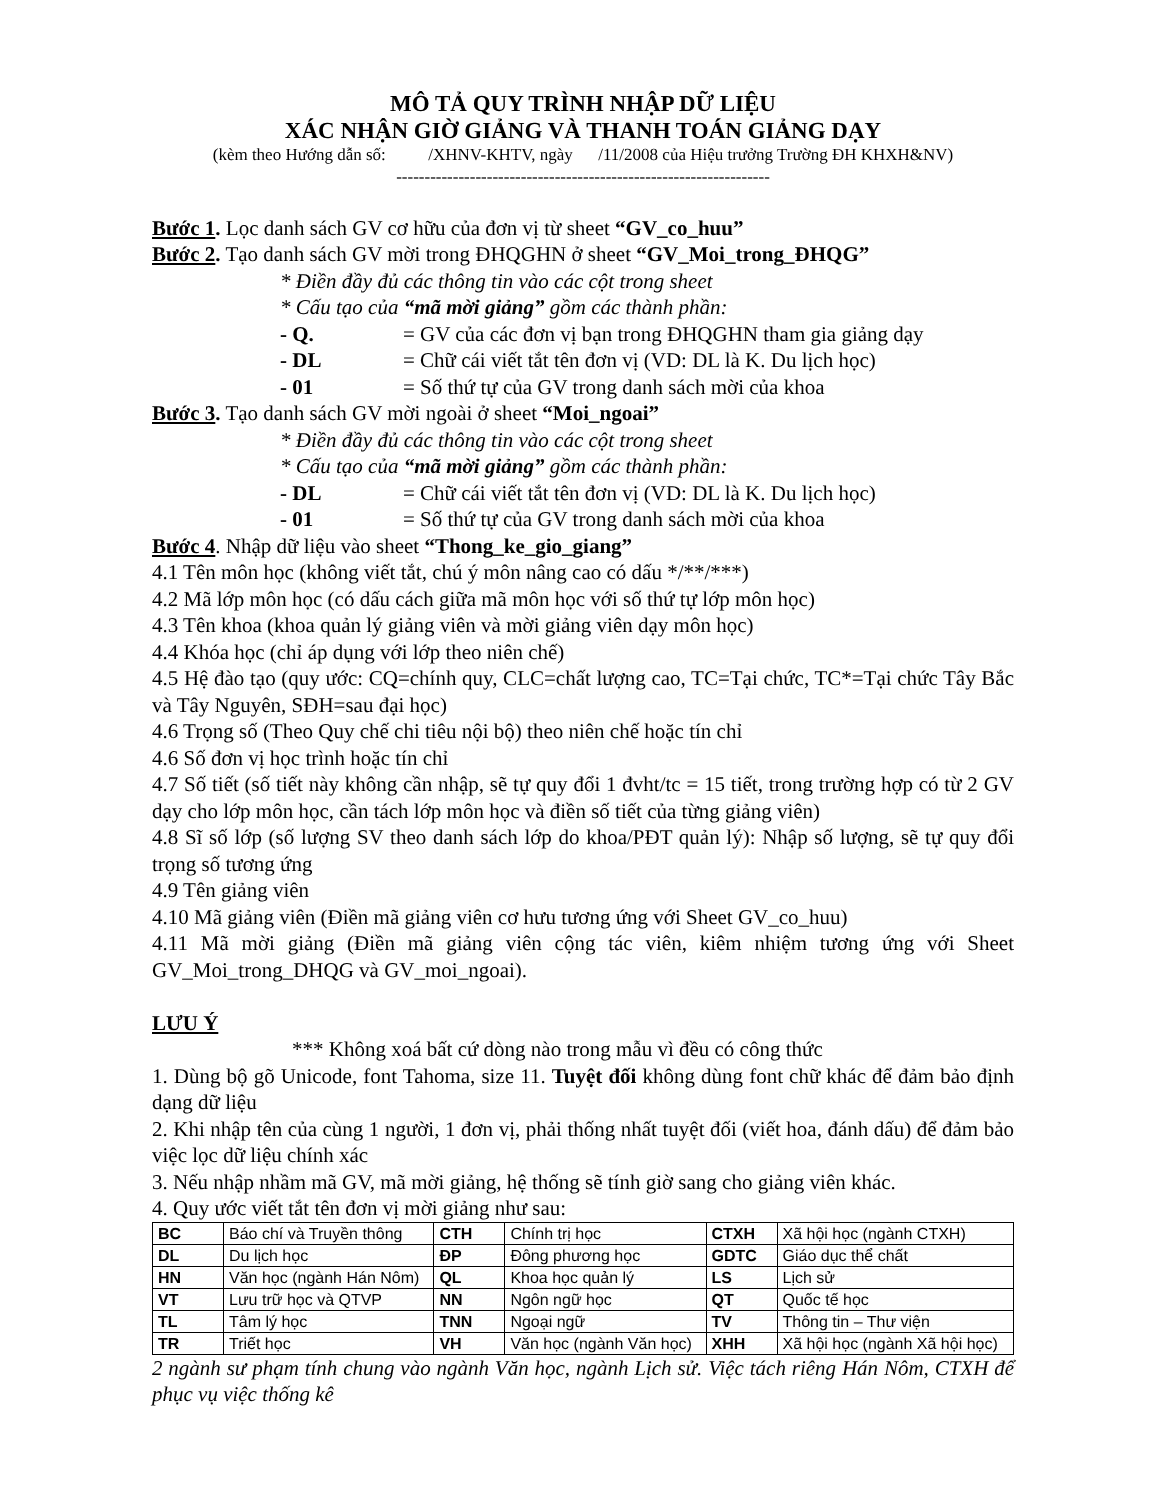MÔ TẢ QUY TRÌNH NHẬP DỮ LIỆU
XÁC NHẬN GIỜ GIẢNG VÀ THANH TOÁN GIẢNG DẠY
(kèm theo Hướng dẫn số: /XHNV-KHTV, ngày /11/2008 của Hiệu trưởng Trường ĐH KHXH&NV)
------------------------------------------------------------------
Bước 1. Lọc danh sách GV cơ hữu của đơn vị từ sheet “GV_co_huu”
Bước 2. Tạo danh sách GV mời trong ĐHQGHN ở sheet “GV_Moi_trong_ĐHQG”
* Điền đầy đủ các thông tin vào các cột trong sheet
* Cấu tạo của “mã mời giảng” gồm các thành phần:
- Q. = GV của các đơn vị bạn trong ĐHQGHN tham gia giảng dạy
- DL = Chữ cái viết tắt tên đơn vị (VD: DL là K. Du lịch học)
- 01 = Số thứ tự của GV trong danh sách mời của khoa
Bước 3. Tạo danh sách GV mời ngoài ở sheet “Moi_ngoai”
* Điền đầy đủ các thông tin vào các cột trong sheet
* Cấu tạo của “mã mời giảng” gồm các thành phần:
- DL = Chữ cái viết tắt tên đơn vị (VD: DL là K. Du lịch học)
- 01 = Số thứ tự của GV trong danh sách mời của khoa
Bước 4. Nhập dữ liệu vào sheet “Thong_ke_gio_giang”
4.1 Tên môn học (không viết tắt, chú ý môn nâng cao có dấu */**/***)
4.2 Mã lớp môn học (có dấu cách giữa mã môn học với số thứ tự lớp môn học)
4.3 Tên khoa (khoa quản lý giảng viên và mời giảng viên dạy môn học)
4.4 Khóa học (chỉ áp dụng với lớp theo niên chế)
4.5 Hệ đào tạo (quy ước: CQ=chính quy, CLC=chất lượng cao, TC=Tại chức, TC*=Tại chức Tây Bắc và Tây Nguyên, SĐH=sau đại học)
4.6 Trọng số (Theo Quy chế chi tiêu nội bộ) theo niên chế hoặc tín chỉ
4.6 Số đơn vị học trình hoặc tín chỉ
4.7 Số tiết (số tiết này không cần nhập, sẽ tự quy đổi 1 đvht/tc = 15 tiết, trong trường hợp có từ 2 GV dạy cho lớp môn học, cần tách lớp môn học và điền số tiết của từng giảng viên)
4.8 Sĩ số lớp (số lượng SV theo danh sách lớp do khoa/PĐT quản lý): Nhập số lượng, sẽ tự quy đổi trọng số tương ứng
4.9 Tên giảng viên
4.10 Mã giảng viên (Điền mã giảng viên cơ hưu tương ứng với Sheet GV_co_huu)
4.11 Mã mời giảng (Điền mã giảng viên cộng tác viên, kiêm nhiệm tương ứng với Sheet GV_Moi_trong_DHQG và GV_moi_ngoai).
LƯU Ý
*** Không xoá bất cứ dòng nào trong mẫu vì đều có công thức
1. Dùng bộ gõ Unicode, font Tahoma, size 11. Tuyệt đối không dùng font chữ khác để đảm bảo định dạng dữ liệu
2. Khi nhập tên của cùng 1 người, 1 đơn vị, phải thống nhất tuyệt đối (viết hoa, đánh dấu) để đảm bảo việc lọc dữ liệu chính xác
3. Nếu nhập nhầm mã GV, mã mời giảng, hệ thống sẽ tính giờ sang cho giảng viên khác.
4. Quy ước viết tắt tên đơn vị mời giảng như sau:
| BC | Báo chí và Truyền thông | CTH | Chính trị học | CTXH | Xã hội học (ngành CTXH) |
| DL | Du lịch học | ĐP | Đông phương học | GDTC | Giáo dục thể chất |
| HN | Văn học (ngành Hán Nôm) | QL | Khoa học quản lý | LS | Lịch sử |
| VT | Lưu trữ học và QTVP | NN | Ngôn ngữ học | QT | Quốc tế học |
| TL | Tâm lý học | TNN | Ngoại ngữ | TV | Thông tin – Thư viện |
| TR | Triết học | VH | Văn học (ngành Văn học) | XHH | Xã hội học (ngành Xã hội học) |
2 ngành sư phạm tính chung vào ngành Văn học, ngành Lịch sử. Việc tách riêng Hán Nôm, CTXH để phục vụ việc thống kê